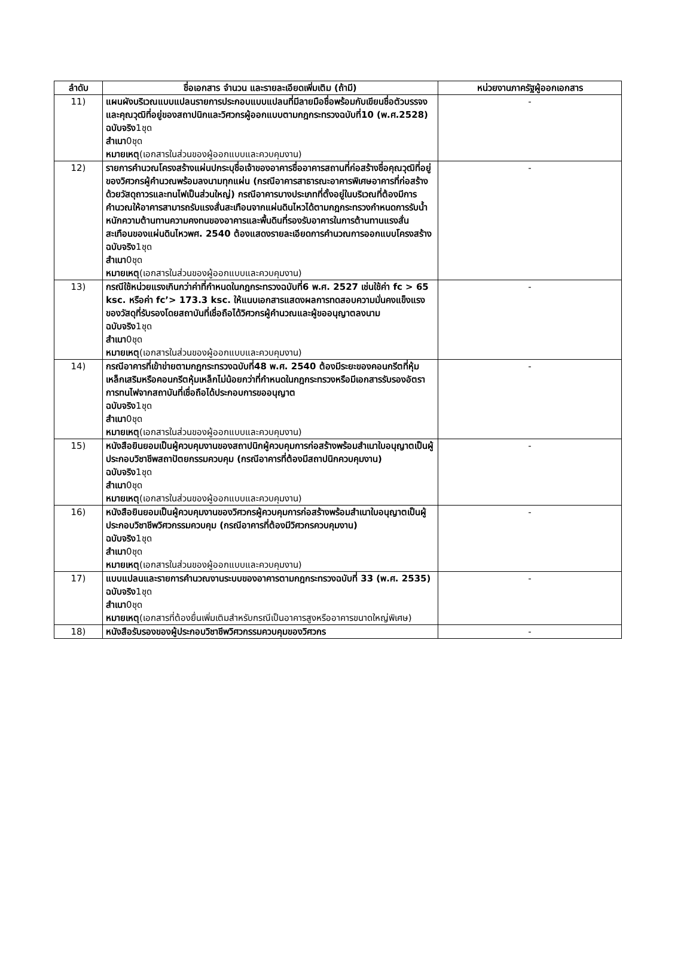| ลำดับ | ชื่อเอกสาร จำนวน และรายละเอียดเพิ่มเติม (ถ้ามี) | หน่วยงานภาครัฐผู้ออกเอกสาร |
| --- | --- | --- |
| 11) | แผนผังบริเวณแบบแปลนรายการประกอบแบบแปลนที่มีลายมือชื่อพร้อมกับเขียนชื่อตัวบรรจงและคุณวุฒิที่อยู่ของสถาปนิกและวิศวกรผู้ออกแบบตามกฎกระทรวงฉบับที่10 (พ.ศ.2528) ฉบับจริง 1ชุด สำเนา 0ชุด หมายเหตุ (เอกสารในส่วนของผู้ออกแบบและควบคุมงาน) | - |
| 12) | รายการคำนวณโครงสร้างแผ่นปกระบุชื่อเจ้าของอาคารชื่ออาคารสถานที่ก่อสร้างชื่อคุณวุฒิที่อยู่ของวิศวกรผู้คำนวณพร้อมลงนามทุกแผ่น (กรณีอาคารสาธารณะอาคารพิเศษอาคารที่ก่อสร้างด้วยวัสดุถาวรและทนไฟเป็นส่วนใหญ่) กรณีอาคารบางประเภทที่ตั้งอยู่ในบริเวณที่ต้องมีการคำนวณให้อาคารสามารถรับแรงสั่นสะเทือนจากแผ่นดินไหวได้ตามกฎกระทรวงกำหนดการรับน้ำหนักความต้านทานความคงทนของอาคารและพื้นดินที่รองรับอาคารในการต้านทานแรงสั่นสะเทือนของแผ่นดินไหวพศ. 2540 ต้องแสดงรายละเอียดการคำนวณการออกแบบโครงสร้าง ฉบับจริง 1ชุด สำเนา 0ชุด หมายเหตุ (เอกสารในส่วนของผู้ออกแบบและควบคุมงาน) | - |
| 13) | กรณีใช้หน่วยแรงเกินกว่าค่าที่กำหนดในกฎกระทรวงฉบับที่6 พ.ศ. 2527 เช่นใช้ค่า fc > 65 ksc. หรือค่า fc’> 173.3 ksc. ให้แนบเอกสารแสดงผลการทดสอบความมั่นคงแข็งแรงของวัสดุที่รับรองโดยสถาบันที่เชื่อถือได้วิศวกรผู้คำนวณและผู้ขออนุญาตลงนาม ฉบับจริง 1ชุด สำเนา 0ชุด หมายเหตุ (เอกสารในส่วนของผู้ออกแบบและควบคุมงาน) | - |
| 14) | กรณีอาคารที่เข้าข่ายตามกฎกระทรวงฉบับที่48 พ.ศ. 2540 ต้องมีระยะของคอนกรีตที่หุ้มเหล็กเสริมหรือคอนกรีตหุ้มเหล็กไม่น้อยกว่าที่กำหนดในกฎกระทรวงหรือมีเอกสารรับรองอัตราการทนไฟจากสถาบันที่เชื่อถือได้ประกอบการขออนุญาต ฉบับจริง 1ชุด สำเนา 0ชุด หมายเหตุ (เอกสารในส่วนของผู้ออกแบบและควบคุมงาน) | - |
| 15) | หนังสือยินยอมเป็นผู้ควบคุมงานของสถาปนิกผู้ควบคุมการก่อสร้างพร้อมสำเนาใบอนุญาตเป็นผู้ประกอบวิชาชีพสถาปัตยกรรมควบคุม (กรณีอาคารที่ต้องมีสถาปนิกควบคุมงาน) ฉบับจริง 1ชุด สำเนา 0ชุด หมายเหตุ (เอกสารในส่วนของผู้ออกแบบและควบคุมงาน) | - |
| 16) | หนังสือยินยอมเป็นผู้ควบคุมงานของวิศวกรผู้ควบคุมการก่อสร้างพร้อมสำเนาใบอนุญาตเป็นผู้ประกอบวิชาชีพวิศวกรรมควบคุม (กรณีอาคารที่ต้องมีวิศวกรควบคุมงาน) ฉบับจริง 1ชุด สำเนา 0ชุด หมายเหตุ (เอกสารในส่วนของผู้ออกแบบและควบคุมงาน) | - |
| 17) | แบบแปลนและรายการคำนวณงานระบบของอาคารตามกฎกระทรวงฉบับที่ 33 (พ.ศ. 2535) ฉบับจริง 1ชุด สำเนา 0ชุด หมายเหตุ (เอกสารที่ต้องยื่นเพิ่มเติมสำหรับกรณีเป็นอาคารสูงหรืออาคารขนาดใหญ่พิเศษ) | - |
| 18) | หนังสือรับรองของผู้ประกอบวิชาชีพวิศวกรรมควบคุมของวิศวกร | - |